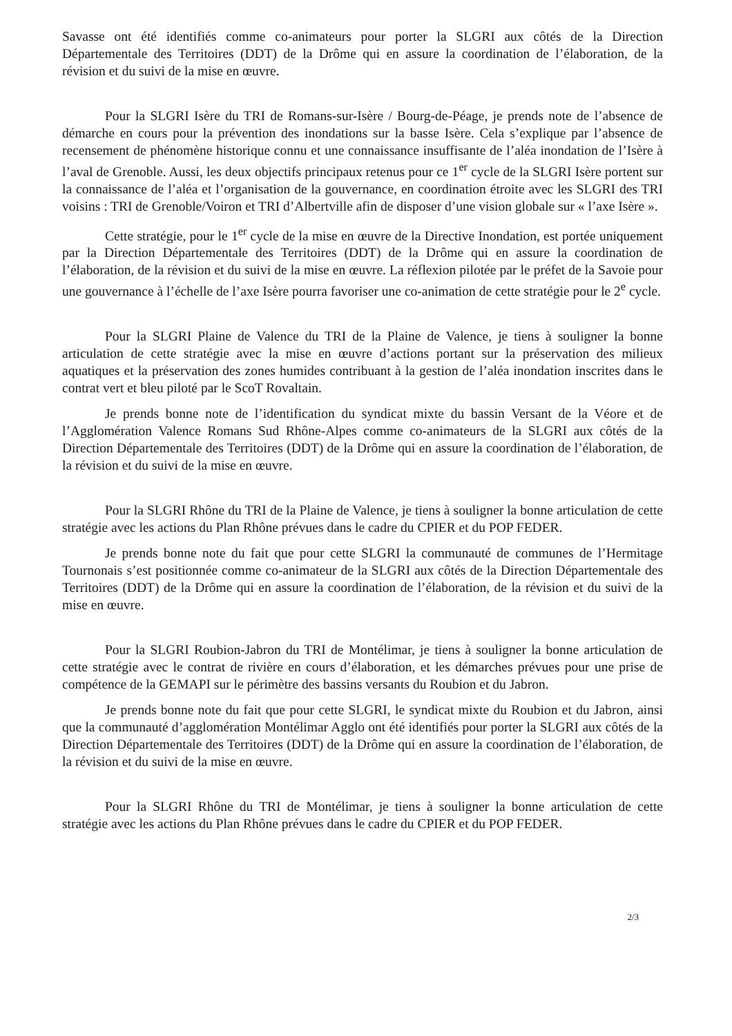Savasse ont été identifiés comme co-animateurs pour porter la SLGRI aux côtés de la Direction Départementale des Territoires (DDT) de la Drôme qui en assure la coordination de l’élaboration, de la révision et du suivi de la mise en œuvre.
Pour la SLGRI Isère du TRI de Romans-sur-Isère / Bourg-de-Péage, je prends note de l’absence de démarche en cours pour la prévention des inondations sur la basse Isère. Cela s’explique par l’absence de recensement de phénomène historique connu et une connaissance insuffisante de l’aléa inondation de l’Isère à l’aval de Grenoble. Aussi, les deux objectifs principaux retenus pour ce 1<sup>er</sup> cycle de la SLGRI Isère portent sur la connaissance de l’aléa et l’organisation de la gouvernance, en coordination étroite avec les SLGRI des TRI voisins : TRI de Grenoble/Voiron et TRI d’Albertville afin de disposer d’une vision globale sur « l’axe Isère ».
Cette stratégie, pour le 1<sup>er</sup> cycle de la mise en œuvre de la Directive Inondation, est portée uniquement par la Direction Départementale des Territoires (DDT) de la Drôme qui en assure la coordination de l’élaboration, de la révision et du suivi de la mise en œuvre. La réflexion pilotée par le préfet de la Savoie pour une gouvernance à l’échelle de l’axe Isère pourra favoriser une co-animation de cette stratégie pour le 2<sup>e</sup> cycle.
Pour la SLGRI Plaine de Valence du TRI de la Plaine de Valence, je tiens à souligner la bonne articulation de cette stratégie avec la mise en œuvre d’actions portant sur la préservation des milieux aquatiques et la préservation des zones humides contribuant à la gestion de l’aléa inondation inscrites dans le contrat vert et bleu piloté par le ScoT Rovaltain.
Je prends bonne note de l’identification du syndicat mixte du bassin Versant de la Véore et de l’Agglomération Valence Romans Sud Rhône-Alpes comme co-animateurs de la SLGRI aux côtés de la Direction Départementale des Territoires (DDT) de la Drôme qui en assure la coordination de l’élaboration, de la révision et du suivi de la mise en œuvre.
Pour la SLGRI Rhône du TRI de la Plaine de Valence, je tiens à souligner la bonne articulation de cette stratégie avec les actions du Plan Rhône prévues dans le cadre du CPIER et du POP FEDER.
Je prends bonne note du fait que pour cette SLGRI la communauté de communes de l’Hermitage Tournonais s’est positionnée comme co-animateur de la SLGRI aux côtés de la Direction Départementale des Territoires (DDT) de la Drôme qui en assure la coordination de l’élaboration, de la révision et du suivi de la mise en œuvre.
Pour la SLGRI Roubion-Jabron du TRI de Montélimar, je tiens à souligner la bonne articulation de cette stratégie avec le contrat de rivière en cours d’élaboration, et les démarches prévues pour une prise de compétence de la GEMAPI sur le périmètre des bassins versants du Roubion et du Jabron.
Je prends bonne note du fait que pour cette SLGRI, le syndicat mixte du Roubion et du Jabron, ainsi que la communauté d’agglomération Montélimar Agglo ont été identifiés pour porter la SLGRI aux côtés de la Direction Départementale des Territoires (DDT) de la Drôme qui en assure la coordination de l’élaboration, de la révision et du suivi de la mise en œuvre.
Pour la SLGRI Rhône du TRI de Montélimar, je tiens à souligner la bonne articulation de cette stratégie avec les actions du Plan Rhône prévues dans le cadre du CPIER et du POP FEDER.
2/3